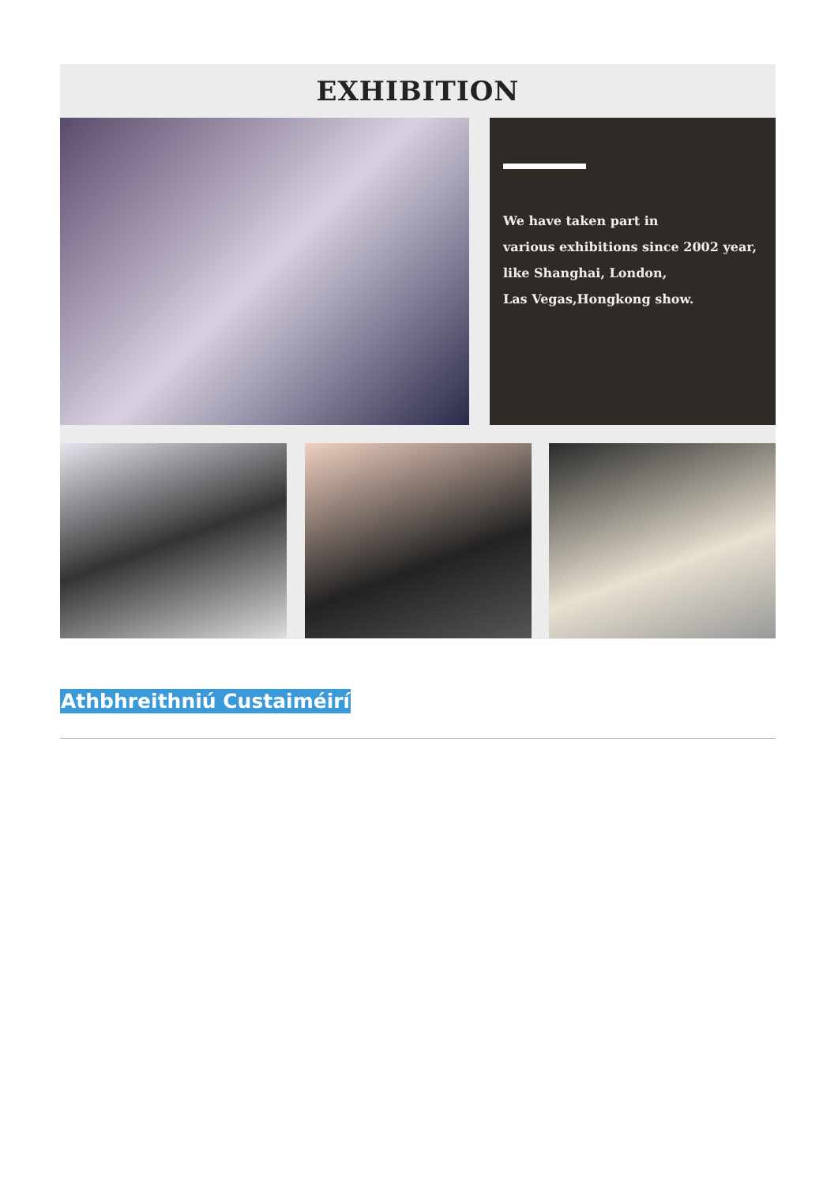EXHIBITION
We have taken part in
various exhibitions since 2002 year,
like Shanghai, London,
Las Vegas,Hongkong show.
Athbhreithniú Custaiméirí